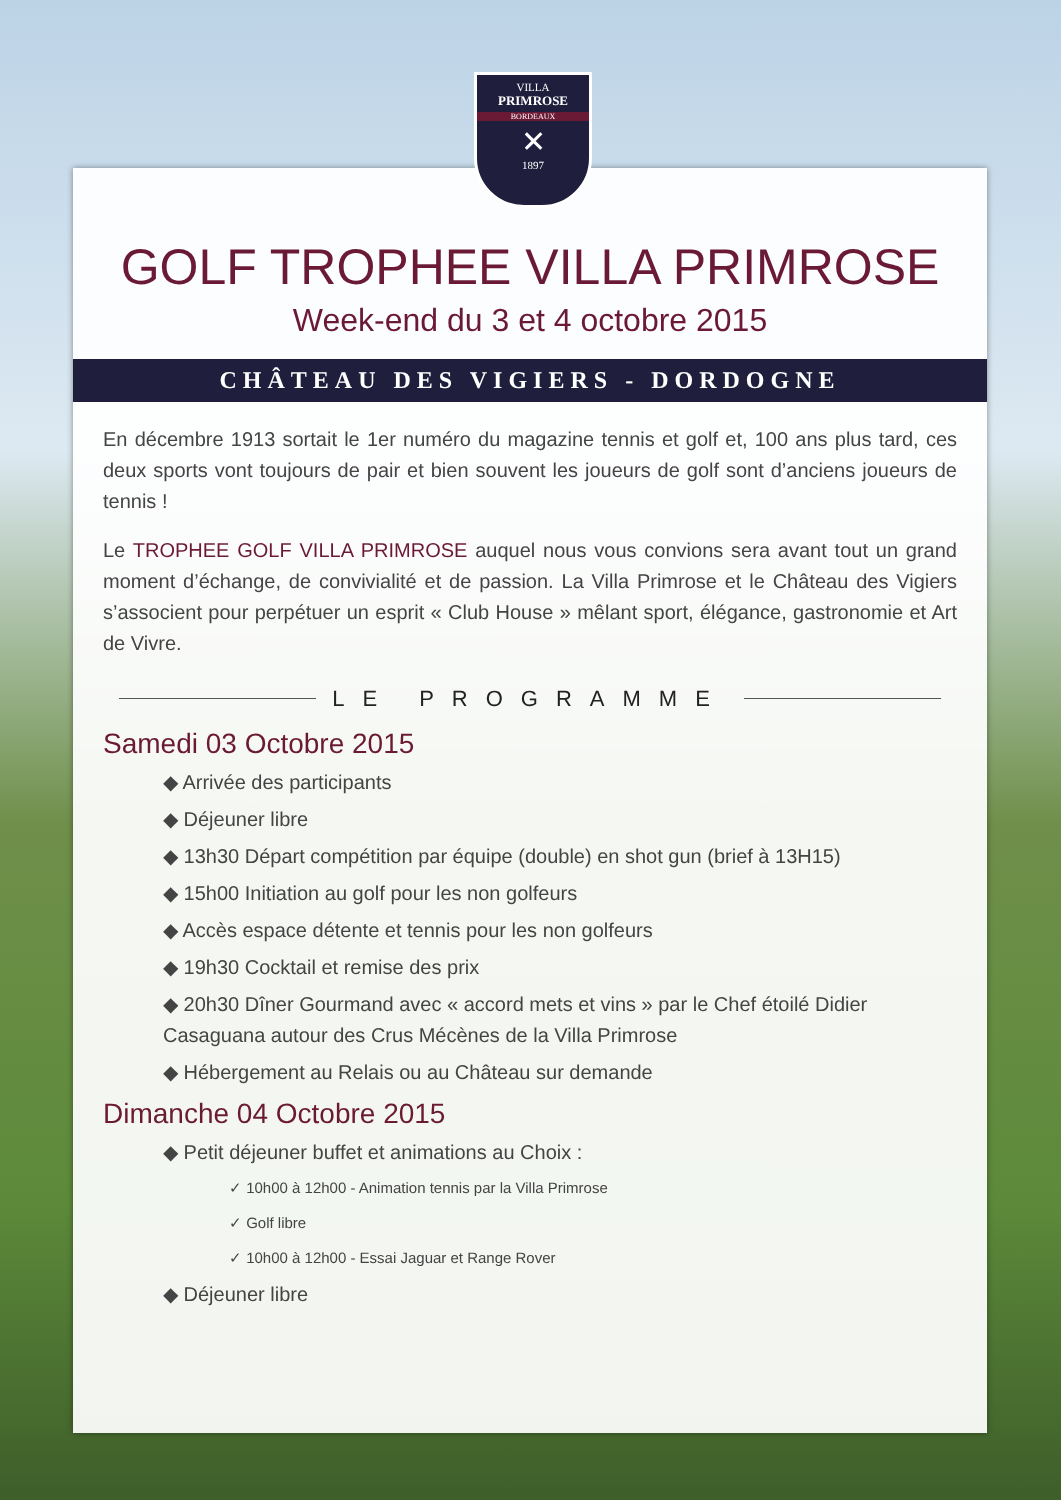VILLA
PRIMROSE
BORDEAUX
✕
1897
GOLF TROPHEE VILLA PRIMROSE
Week-end du 3 et 4 octobre 2015
CHÂTEAU DES VIGIERS - DORDOGNE
En décembre 1913 sortait le 1er numéro du magazine tennis et golf et, 100 ans plus tard, ces deux sports vont toujours de pair et bien souvent les joueurs de golf sont d’anciens joueurs de tennis !
Le TROPHEE GOLF VILLA PRIMROSE auquel nous vous convions sera avant tout un grand moment d’échange, de convivialité et de passion. La Villa Primrose et le Château des Vigiers s’associent pour perpétuer un esprit « Club House » mêlant sport, élégance, gastronomie et Art de Vivre.
LE PROGRAMME
Samedi 03 Octobre 2015
◆ Arrivée des participants
◆ Déjeuner libre
◆ 13h30 Départ compétition par équipe (double) en shot gun (brief à 13H15)
◆ 15h00 Initiation au golf pour les non golfeurs
◆ Accès espace détente et tennis pour les non golfeurs
◆ 19h30 Cocktail et remise des prix
◆ 20h30 Dîner Gourmand avec « accord mets et vins » par le Chef étoilé Didier Casaguana autour des Crus Mécènes de la Villa Primrose
◆ Hébergement au Relais ou au Château sur demande
Dimanche 04 Octobre 2015
◆ Petit déjeuner buffet et animations au Choix :
✓ 10h00 à 12h00 - Animation tennis par la Villa Primrose
✓ Golf libre
✓ 10h00 à 12h00 - Essai Jaguar et Range Rover
◆ Déjeuner libre